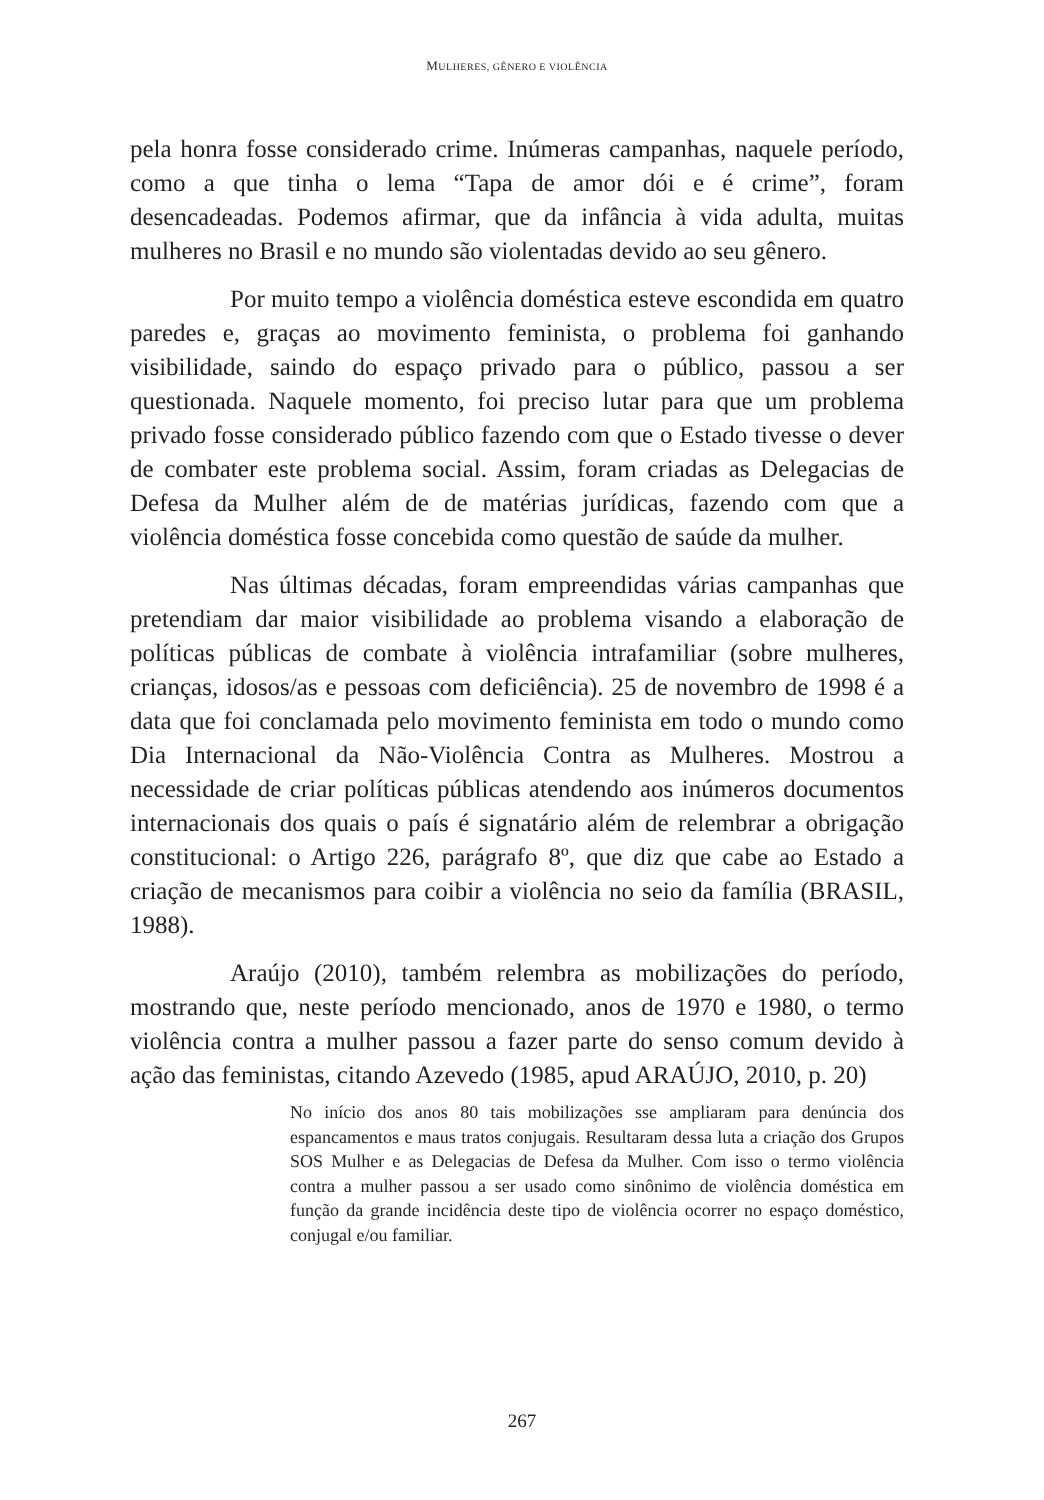MULHERES, GÊNERO E VIOLÊNCIA
pela honra fosse considerado crime. Inúmeras campanhas, naquele período, como a que tinha o lema “Tapa de amor dói e é crime”, foram desencadeadas. Podemos afirmar, que da infância à vida adulta, muitas mulheres no Brasil e no mundo são violentadas devido ao seu gênero.
Por muito tempo a violência doméstica esteve escondida em quatro paredes e, graças ao movimento feminista, o problema foi ganhando visibilidade, saindo do espaço privado para o público, passou a ser questionada. Naquele momento, foi preciso lutar para que um problema privado fosse considerado público fazendo com que o Estado tivesse o dever de combater este problema social. Assim, foram criadas as Delegacias de Defesa da Mulher além de de matérias jurídicas, fazendo com que a violência doméstica fosse concebida como questão de saúde da mulher.
Nas últimas décadas, foram empreendidas várias campanhas que pretendiam dar maior visibilidade ao problema visando a elaboração de políticas públicas de combate à violência intrafamiliar (sobre mulheres, crianças, idosos/as e pessoas com deficiência). 25 de novembro de 1998 é a data que foi conclamada pelo movimento feminista em todo o mundo como Dia Internacional da Não-Violência Contra as Mulheres. Mostrou a necessidade de criar políticas públicas atendendo aos inúmeros documentos internacionais dos quais o país é signatário além de relembrar a obrigação constitucional: o Artigo 226, parágrafo 8º, que diz que cabe ao Estado a criação de mecanismos para coibir a violência no seio da família (BRASIL, 1988).
Araújo (2010), também relembra as mobilizações do período, mostrando que, neste período mencionado, anos de 1970 e 1980, o termo violência contra a mulher passou a fazer parte do senso comum devido à ação das feministas, citando Azevedo (1985, apud ARAÚJO, 2010, p. 20)
No início dos anos 80 tais mobilizações sse ampliaram para denúncia dos espancamentos e maus tratos conjugais. Resultaram dessa luta a criação dos Grupos SOS Mulher e as Delegacias de Defesa da Mulher. Com isso o termo violência contra a mulher passou a ser usado como sinônimo de violência doméstica em função da grande incidência deste tipo de violência ocorrer no espaço doméstico, conjugal e/ou familiar.
267